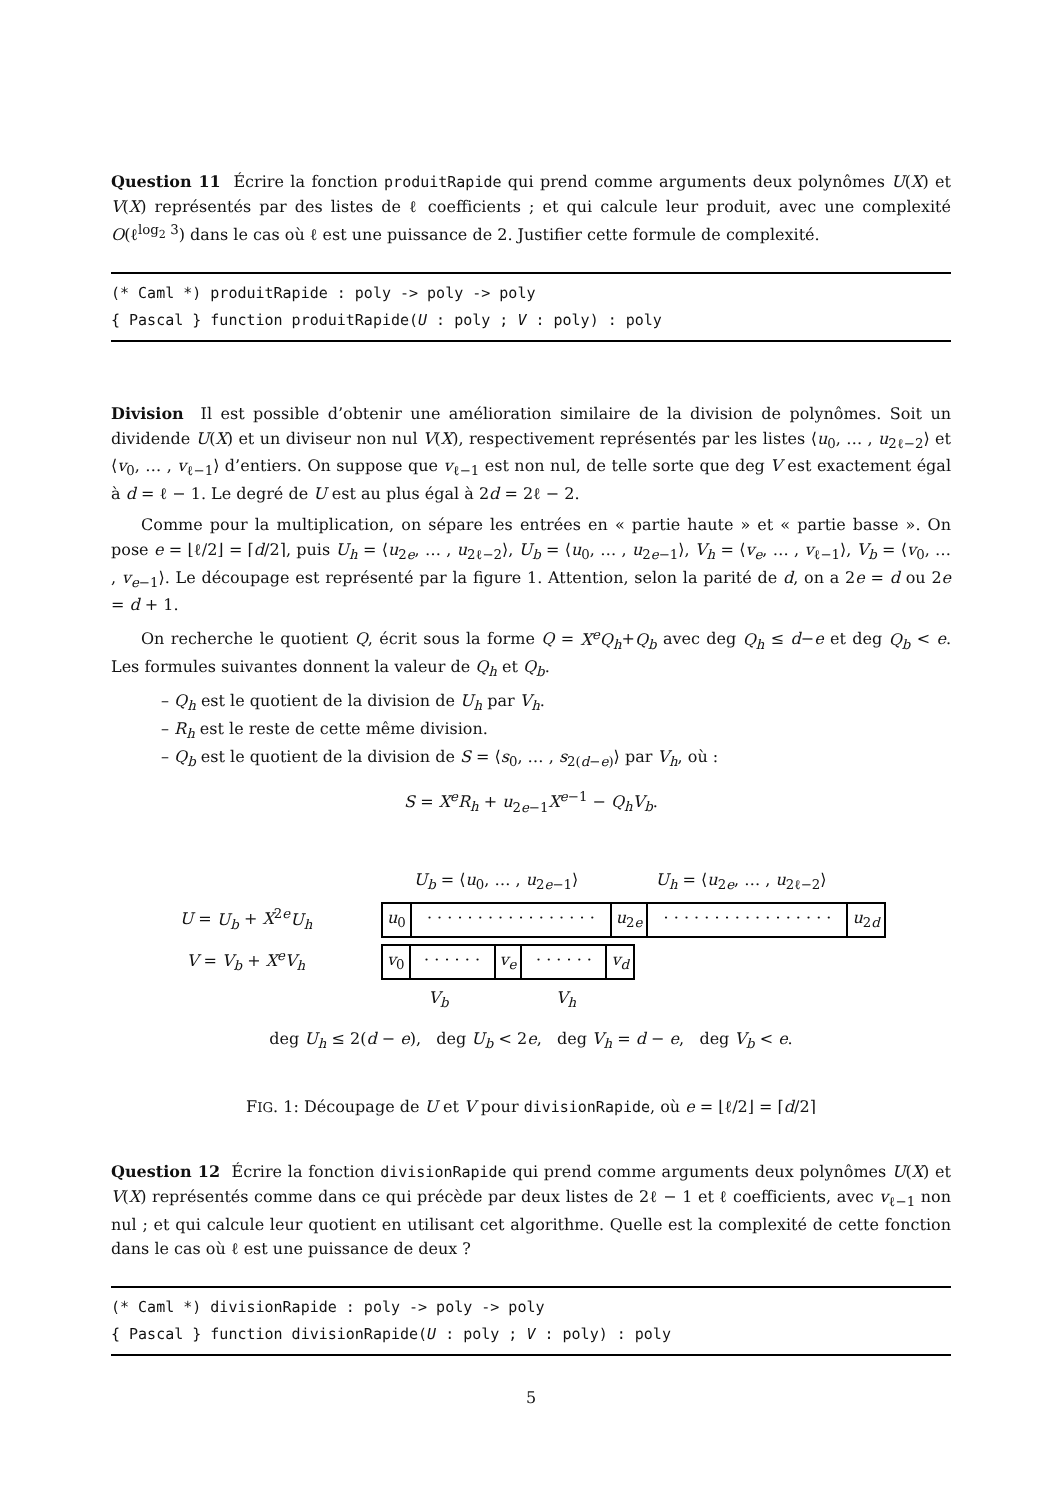Question 11 Écrire la fonction produitRapide qui prend comme arguments deux polynômes U(X) et V(X) représentés par des listes de ℓ coefficients ; et qui calcule leur produit, avec une complexité O(ℓ<sup>log<sub>2</sub> 3</sup>) dans le cas où ℓ est une puissance de 2. Justifier cette formule de complexité.
(* Caml *) produitRapide : poly -> poly -> poly
{ Pascal } function produitRapide(U : poly ; V : poly) : poly
Division Il est possible d’obtenir une amélioration similaire de la division de polynômes. Soit un dividende U(X) et un diviseur non nul V(X), respectivement représentés par les listes ⟨u<sub>0</sub>, … , u<sub>2ℓ−2</sub>⟩ et ⟨v<sub>0</sub>, … , v<sub>ℓ−1</sub>⟩ d’entiers. On suppose que v<sub>ℓ−1</sub> est non nul, de telle sorte que deg V est exactement égal à d = ℓ − 1. Le degré de U est au plus égal à 2d = 2ℓ − 2.
Comme pour la multiplication, on sépare les entrées en « partie haute » et « partie basse ». On pose e = ⌊ℓ/2⌋ = ⌈d/2⌉, puis U<sub>h</sub> = ⟨u<sub>2e</sub>, … , u<sub>2ℓ−2</sub>⟩, U<sub>b</sub> = ⟨u<sub>0</sub>, … , u<sub>2e−1</sub>⟩, V<sub>h</sub> = ⟨v<sub>e</sub>, … , v<sub>ℓ−1</sub>⟩, V<sub>b</sub> = ⟨v<sub>0</sub>, … , v<sub>e−1</sub>⟩. Le découpage est représenté par la figure 1. Attention, selon la parité de d, on a 2e = d ou 2e = d + 1.
On recherche le quotient Q, écrit sous la forme Q = X<sup>e</sup>Q<sub>h</sub>+Q<sub>b</sub> avec deg Q<sub>h</sub> ≤ d−e et deg Q<sub>b</sub> < e. Les formules suivantes donnent la valeur de Q<sub>h</sub> et Q<sub>b</sub>.
– Q<sub>h</sub> est le quotient de la division de U<sub>h</sub> par V<sub>h</sub>.
– R<sub>h</sub> est le reste de cette même division.
– Q<sub>b</sub> est le quotient de la division de S = ⟨s<sub>0</sub>, … , s<sub>2(d−e)</sub>⟩ par V<sub>h</sub>, où :
S = X<sup>e</sup>R<sub>h</sub> + u<sub>2e−1</sub>X<sup>e−1</sup> − Q<sub>h</sub>V<sub>b</sub>.
U<sub>b</sub> = ⟨u<sub>0</sub>, … , u<sub>2e−1</sub>⟩ U<sub>h</sub> = ⟨u<sub>2e</sub>, … , u<sub>2ℓ−2</sub>⟩
U = U<sub>b</sub> + X<sup>2e</sup>U<sub>h</sub>
u<sub>0</sub> · · · · · · · · · · · · · · · · · u<sub>2e</sub> · · · · · · · · · · · · · · · · · u<sub>2d</sub>
V = V<sub>b</sub> + X<sup>e</sup>V<sub>h</sub> v<sub>0</sub> · · · · · · v<sub>e</sub> · · · · · · v<sub>d</sub>
V<sub>b</sub> V<sub>h</sub>
deg U<sub>h</sub> ≤ 2(d − e), deg U<sub>b</sub> < 2e, deg V<sub>h</sub> = d − e, deg V<sub>b</sub> < e.
FIG. 1: Découpage de U et V pour divisionRapide, où e = ⌊ℓ/2⌋ = ⌈d/2⌉
Question 12 Écrire la fonction divisionRapide qui prend comme arguments deux polynômes U(X) et V(X) représentés comme dans ce qui précède par deux listes de 2ℓ − 1 et ℓ coefficients, avec v<sub>ℓ−1</sub> non nul ; et qui calcule leur quotient en utilisant cet algorithme. Quelle est la complexité de cette fonction dans le cas où ℓ est une puissance de deux ?
(* Caml *) divisionRapide : poly -> poly -> poly
{ Pascal } function divisionRapide(U : poly ; V : poly) : poly
5